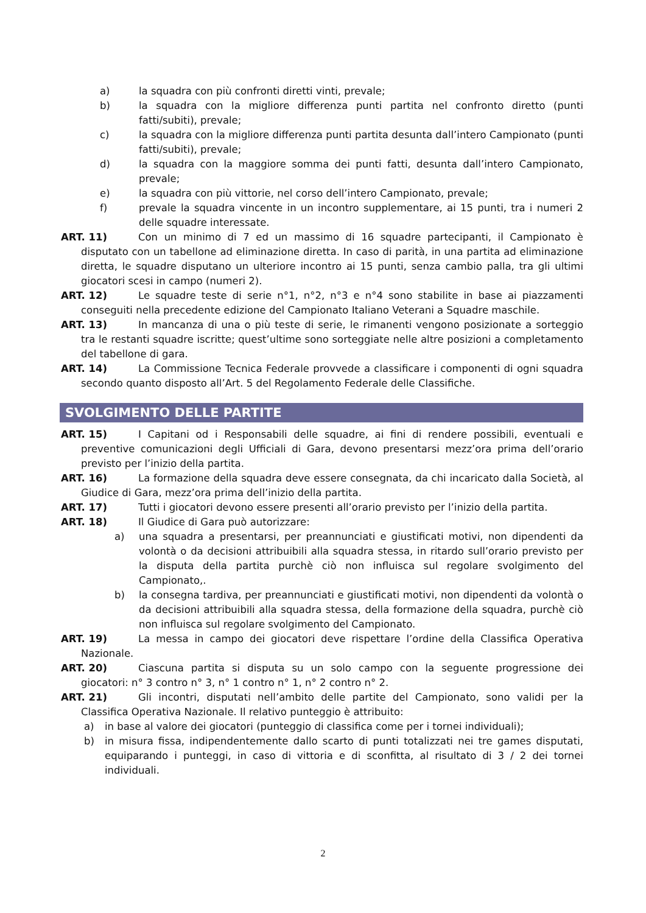a) la squadra con più confronti diretti vinti, prevale;
b) la squadra con la migliore differenza punti partita nel confronto diretto (punti fatti/subiti), prevale;
c) la squadra con la migliore differenza punti partita desunta dall’intero Campionato (punti fatti/subiti), prevale;
d) la squadra con la maggiore somma dei punti fatti, desunta dall’intero Campionato, prevale;
e) la squadra con più vittorie, nel corso dell’intero Campionato, prevale;
f) prevale la squadra vincente in un incontro supplementare, ai 15 punti, tra i numeri 2 delle squadre interessate.
ART. 11) Con un minimo di 7 ed un massimo di 16 squadre partecipanti, il Campionato è disputato con un tabellone ad eliminazione diretta. In caso di parità, in una partita ad eliminazione diretta, le squadre disputano un ulteriore incontro ai 15 punti, senza cambio palla, tra gli ultimi giocatori scesi in campo (numeri 2).
ART. 12) Le squadre teste di serie n°1, n°2, n°3 e n°4 sono stabilite in base ai piazzamenti conseguiti nella precedente edizione del Campionato Italiano Veterani a Squadre maschile.
ART. 13) In mancanza di una o più teste di serie, le rimanenti vengono posizionate a sorteggio tra le restanti squadre iscritte; quest’ultime sono sorteggiate nelle altre posizioni a completamento del tabellone di gara.
ART. 14) La Commissione Tecnica Federale provvede a classificare i componenti di ogni squadra secondo quanto disposto all’Art. 5 del Regolamento Federale delle Classifiche.
SVOLGIMENTO DELLE PARTITE
ART. 15) I Capitani od i Responsabili delle squadre, ai fini di rendere possibili, eventuali e preventive comunicazioni degli Ufficiali di Gara, devono presentarsi mezz’ora prima dell’orario previsto per l’inizio della partita.
ART. 16) La formazione della squadra deve essere consegnata, da chi incaricato dalla Società, al Giudice di Gara, mezz’ora prima dell’inizio della partita.
ART. 17) Tutti i giocatori devono essere presenti all’orario previsto per l’inizio della partita.
ART. 18) Il Giudice di Gara può autorizzare:
a) una squadra a presentarsi, per preannunciati e giustificati motivi, non dipendenti da volontà o da decisioni attribuibili alla squadra stessa, in ritardo sull’orario previsto per la disputa della partita purchè ciò non influisca sul regolare svolgimento del Campionato,.
b) la consegna tardiva, per preannunciati e giustificati motivi, non dipendenti da volontà o da decisioni attribuibili alla squadra stessa, della formazione della squadra, purchè ciò non influisca sul regolare svolgimento del Campionato.
ART. 19) La messa in campo dei giocatori deve rispettare l’ordine della Classifica Operativa Nazionale.
ART. 20) Ciascuna partita si disputa su un solo campo con la seguente progressione dei giocatori: n° 3 contro n° 3, n° 1 contro n° 1, n° 2 contro n° 2.
ART. 21) Gli incontri, disputati nell’ambito delle partite del Campionato, sono validi per la Classifica Operativa Nazionale. Il relativo punteggio è attribuito:
a) in base al valore dei giocatori (punteggio di classifica come per i tornei individuali);
b) in misura fissa, indipendentemente dallo scarto di punti totalizzati nei tre games disputati, equiparando i punteggi, in caso di vittoria e di sconfitta, al risultato di 3 / 2 dei tornei individuali.
2